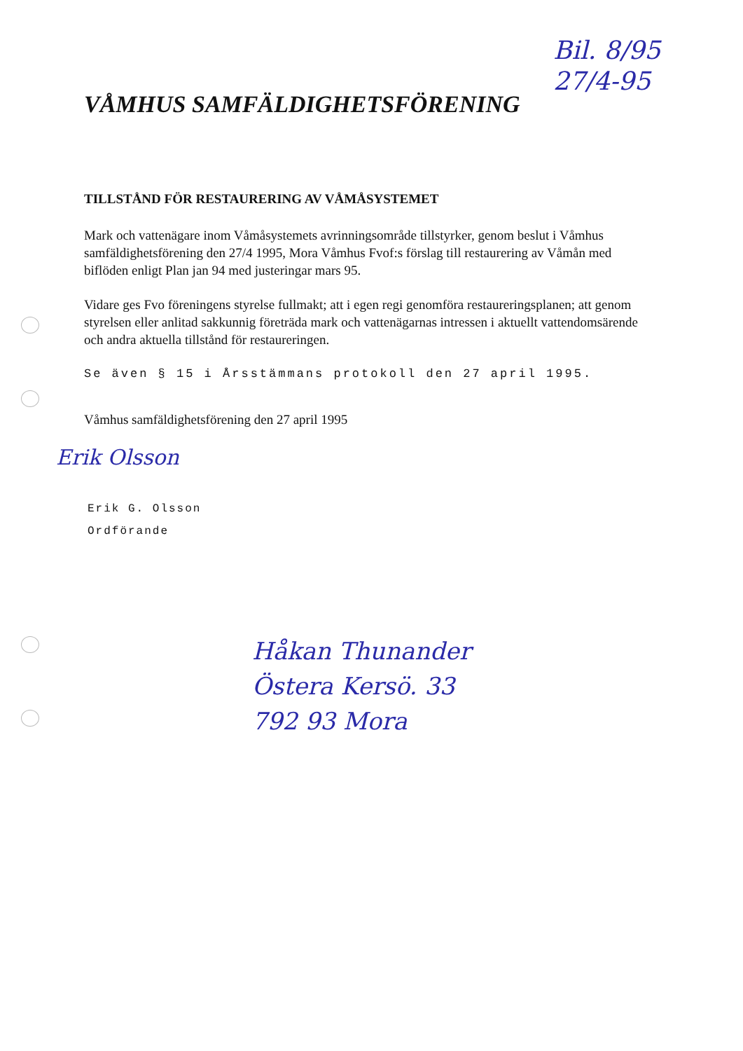Bil. 8/95
27/4-95
VÅMHUS SAMFÄLDIGHETSFÖRENING
TILLSTÅND FÖR RESTAURERING AV VÅMÅSYSTEMET
Mark och vattenägare inom Våmåsystemets avrinningsområde tillstyrker, genom beslut i Våmhus samfäldighetsförening den 27/4 1995, Mora Våmhus Fvof:s förslag till restaurering av Våmån med biflöden enligt Plan jan 94 med justeringar mars 95.
Vidare ges Fvo föreningens styrelse fullmakt; att i egen regi genomföra restaureringsplanen; att genom styrelsen eller anlitad sakkunnig företräda mark och vattenägarnas intressen i aktuellt vattendomsärende och andra aktuella tillstånd för restaureringen.
Se även § 15 i Årsstämmans protokoll den 27 april 1995.
Våmhus samfäldighetsförening den 27 april 1995
Erik Olsson
Erik G. Olsson
Ordförande
Håkan Thunander
Östera Kersö. 33
792 93 Mora